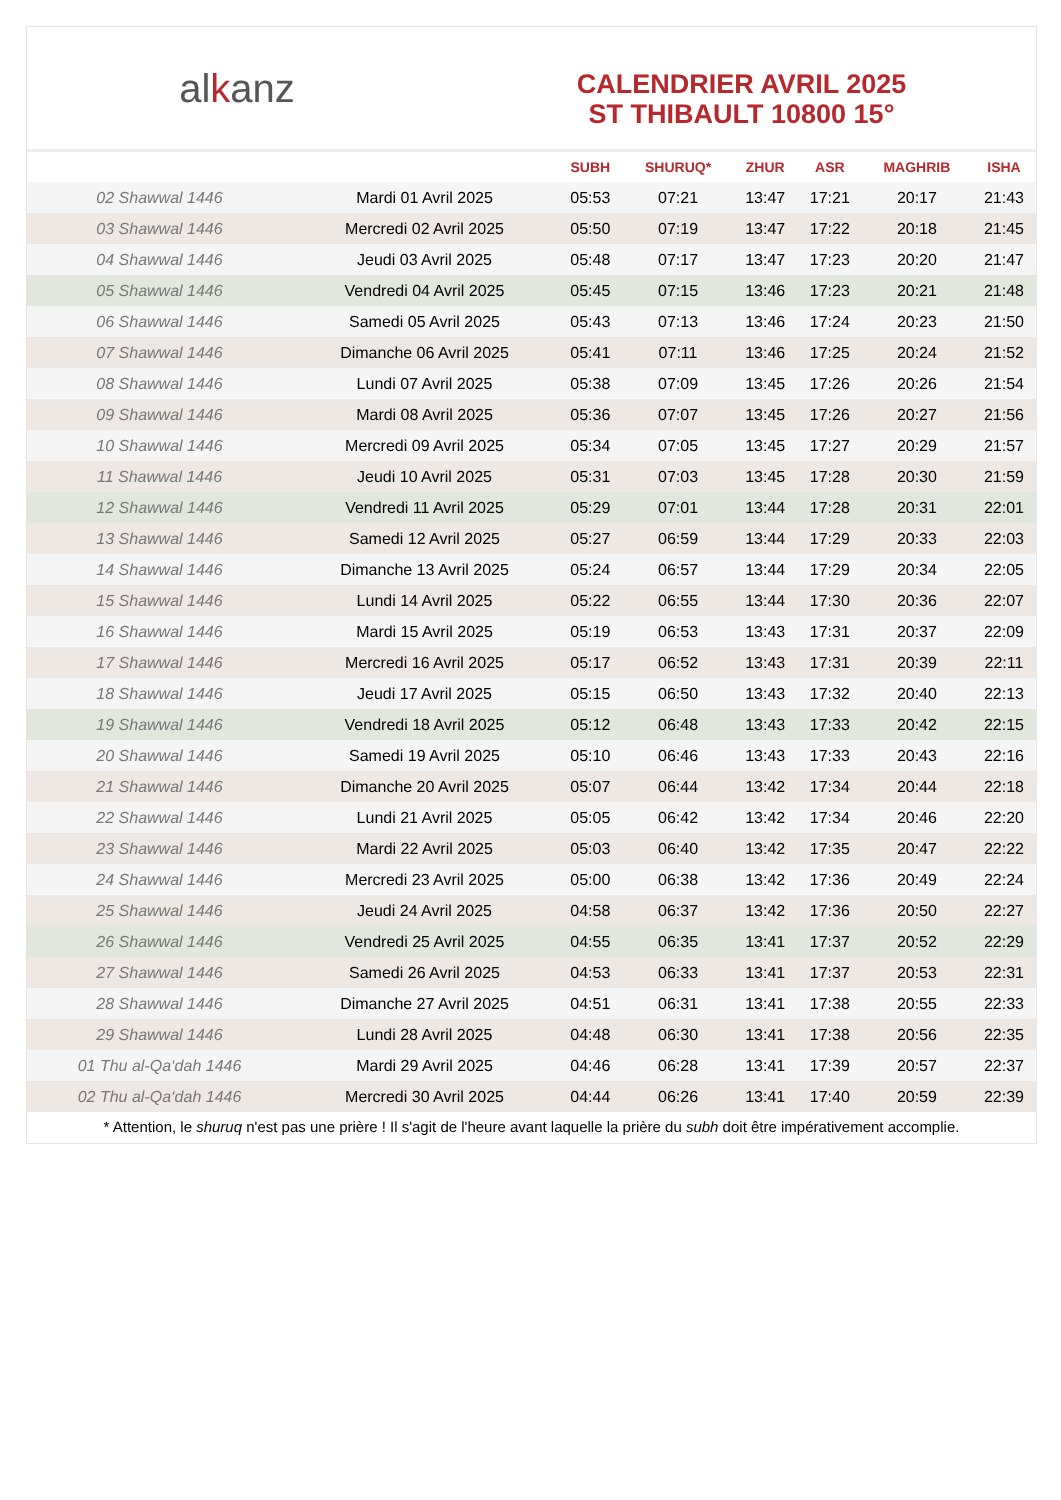al k anz
CALENDRIER AVRIL 2025
ST THIBAULT 10800 15°
| | | SUBH | SHURUQ* | ZHUR | ASR | MAGHRIB | ISHA |
| --- | --- | --- | --- | --- | --- | --- | --- |
| 02 Shawwal 1446 | Mardi 01 Avril 2025 | 05:53 | 07:21 | 13:47 | 17:21 | 20:17 | 21:43 |
| 03 Shawwal 1446 | Mercredi 02 Avril 2025 | 05:50 | 07:19 | 13:47 | 17:22 | 20:18 | 21:45 |
| 04 Shawwal 1446 | Jeudi 03 Avril 2025 | 05:48 | 07:17 | 13:47 | 17:23 | 20:20 | 21:47 |
| 05 Shawwal 1446 | Vendredi 04 Avril 2025 | 05:45 | 07:15 | 13:46 | 17:23 | 20:21 | 21:48 |
| 06 Shawwal 1446 | Samedi 05 Avril 2025 | 05:43 | 07:13 | 13:46 | 17:24 | 20:23 | 21:50 |
| 07 Shawwal 1446 | Dimanche 06 Avril 2025 | 05:41 | 07:11 | 13:46 | 17:25 | 20:24 | 21:52 |
| 08 Shawwal 1446 | Lundi 07 Avril 2025 | 05:38 | 07:09 | 13:45 | 17:26 | 20:26 | 21:54 |
| 09 Shawwal 1446 | Mardi 08 Avril 2025 | 05:36 | 07:07 | 13:45 | 17:26 | 20:27 | 21:56 |
| 10 Shawwal 1446 | Mercredi 09 Avril 2025 | 05:34 | 07:05 | 13:45 | 17:27 | 20:29 | 21:57 |
| 11 Shawwal 1446 | Jeudi 10 Avril 2025 | 05:31 | 07:03 | 13:45 | 17:28 | 20:30 | 21:59 |
| 12 Shawwal 1446 | Vendredi 11 Avril 2025 | 05:29 | 07:01 | 13:44 | 17:28 | 20:31 | 22:01 |
| 13 Shawwal 1446 | Samedi 12 Avril 2025 | 05:27 | 06:59 | 13:44 | 17:29 | 20:33 | 22:03 |
| 14 Shawwal 1446 | Dimanche 13 Avril 2025 | 05:24 | 06:57 | 13:44 | 17:29 | 20:34 | 22:05 |
| 15 Shawwal 1446 | Lundi 14 Avril 2025 | 05:22 | 06:55 | 13:44 | 17:30 | 20:36 | 22:07 |
| 16 Shawwal 1446 | Mardi 15 Avril 2025 | 05:19 | 06:53 | 13:43 | 17:31 | 20:37 | 22:09 |
| 17 Shawwal 1446 | Mercredi 16 Avril 2025 | 05:17 | 06:52 | 13:43 | 17:31 | 20:39 | 22:11 |
| 18 Shawwal 1446 | Jeudi 17 Avril 2025 | 05:15 | 06:50 | 13:43 | 17:32 | 20:40 | 22:13 |
| 19 Shawwal 1446 | Vendredi 18 Avril 2025 | 05:12 | 06:48 | 13:43 | 17:33 | 20:42 | 22:15 |
| 20 Shawwal 1446 | Samedi 19 Avril 2025 | 05:10 | 06:46 | 13:43 | 17:33 | 20:43 | 22:16 |
| 21 Shawwal 1446 | Dimanche 20 Avril 2025 | 05:07 | 06:44 | 13:42 | 17:34 | 20:44 | 22:18 |
| 22 Shawwal 1446 | Lundi 21 Avril 2025 | 05:05 | 06:42 | 13:42 | 17:34 | 20:46 | 22:20 |
| 23 Shawwal 1446 | Mardi 22 Avril 2025 | 05:03 | 06:40 | 13:42 | 17:35 | 20:47 | 22:22 |
| 24 Shawwal 1446 | Mercredi 23 Avril 2025 | 05:00 | 06:38 | 13:42 | 17:36 | 20:49 | 22:24 |
| 25 Shawwal 1446 | Jeudi 24 Avril 2025 | 04:58 | 06:37 | 13:42 | 17:36 | 20:50 | 22:27 |
| 26 Shawwal 1446 | Vendredi 25 Avril 2025 | 04:55 | 06:35 | 13:41 | 17:37 | 20:52 | 22:29 |
| 27 Shawwal 1446 | Samedi 26 Avril 2025 | 04:53 | 06:33 | 13:41 | 17:37 | 20:53 | 22:31 |
| 28 Shawwal 1446 | Dimanche 27 Avril 2025 | 04:51 | 06:31 | 13:41 | 17:38 | 20:55 | 22:33 |
| 29 Shawwal 1446 | Lundi 28 Avril 2025 | 04:48 | 06:30 | 13:41 | 17:38 | 20:56 | 22:35 |
| 01 Thu al-Qa‘dah 1446 | Mardi 29 Avril 2025 | 04:46 | 06:28 | 13:41 | 17:39 | 20:57 | 22:37 |
| 02 Thu al-Qa‘dah 1446 | Mercredi 30 Avril 2025 | 04:44 | 06:26 | 13:41 | 17:40 | 20:59 | 22:39 |
* Attention, le shuruq n'est pas une prière ! Il s'agit de l'heure avant laquelle la prière du subh doit être impérativement accomplie.